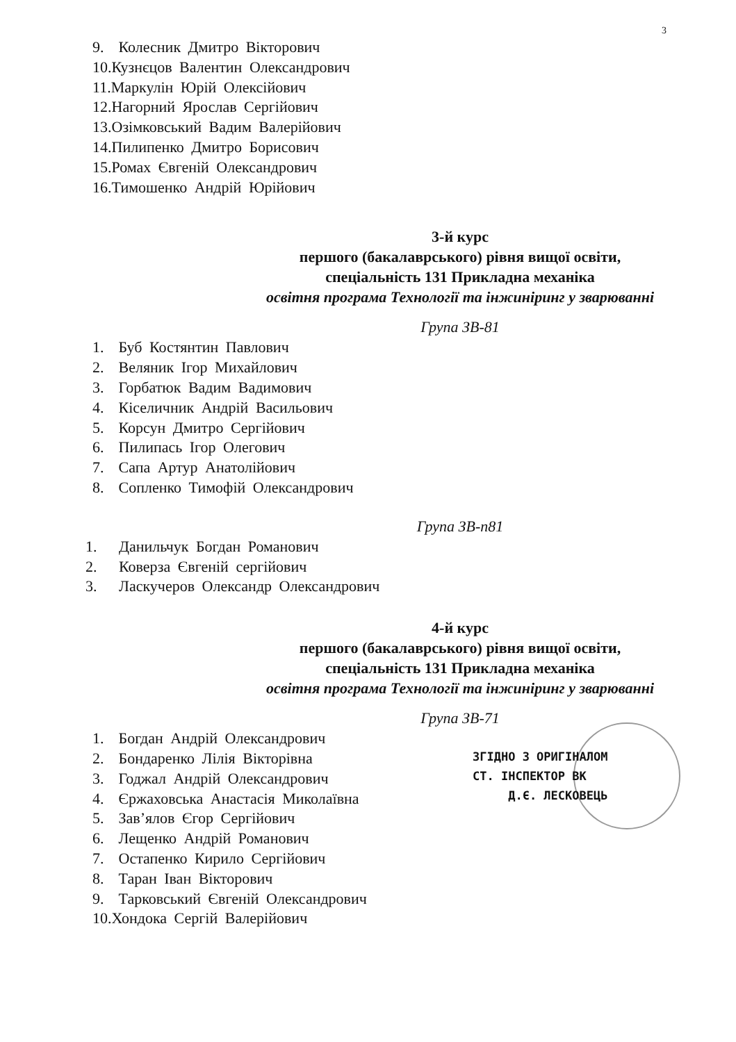3
9. Колесник Дмитро Вікторович
10.Кузнєцов Валентин Олександрович
11.Маркулін Юрій Олексійович
12.Нагорний Ярослав Сергійович
13.Озімковський Вадим Валерійович
14.Пилипенко Дмитро Борисович
15.Ромах Євгеній Олександрович
16.Тимошенко Андрій Юрійович
3-й курс
першого (бакалаврського) рівня вищої освіти,
спеціальність 131 Прикладна механіка
освітня програма Технології та інжиніринг у зварюванні
Група ЗВ-81
1. Буб Костянтин Павлович
2. Веляник Ігор Михайлович
3. Горбатюк Вадим Вадимович
4. Кіселичник Андрій Васильович
5. Корсун Дмитро Сергійович
6. Пилипась Ігор Олегович
7. Сапа Артур Анатолійович
8. Сопленко Тимофій Олександрович
Група ЗВ-п81
1. Данильчук Богдан Романович
2. Коверза Євгеній сергійович
3. Ласкучеров Олександр Олександрович
4-й курс
першого (бакалаврського) рівня вищої освіти,
спеціальність 131 Прикладна механіка
освітня програма Технології та інжиніринг у зварюванні
Група ЗВ-71
1. Богдан Андрій Олександрович
2. Бондаренко Лілія Вікторівна
3. Годжал Андрій Олександрович
4. Єржаховська Анастасія Миколаївна
5. Зав’ялов Єгор Сергійович
6. Лещенко Андрій Романович
7. Остапенко Кирило Сергійович
8. Таран Іван Вікторович
9. Тарковський Євгеній Олександрович
10.Хондока Сергій Валерійович
ЗГІДНО З ОРИГІНАЛОМ
СТ. ІНСПЕКТОР ВК
Д.Є. ЛЕСКОВЕЦЬ